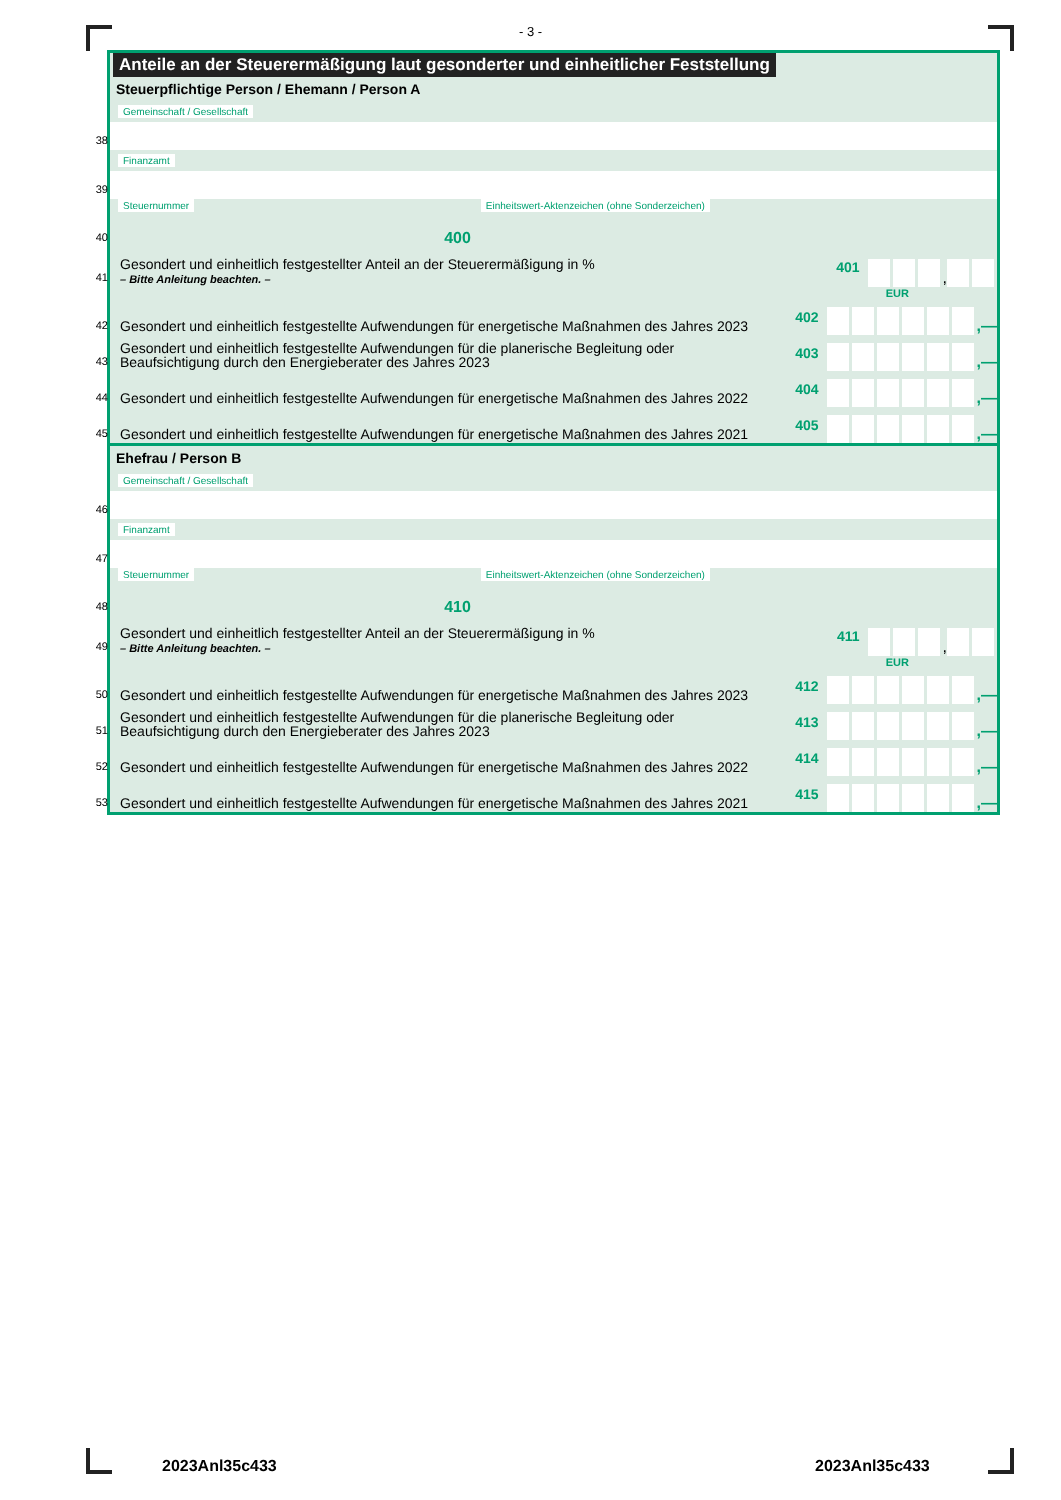- 3 -
Anteile an der Steuerermäßigung laut gesonderter und einheitlicher Feststellung
Steuerpflichtige Person / Ehemann / Person A
Gemeinschaft / Gesellschaft
38
Finanzamt
39
40
Steuernummer 400 Einheitswert-Aktenzeichen (ohne Sonderzeichen)
41
Gesondert und einheitlich festgestellter Anteil an der Steuerermäßigung in %
– Bitte Anleitung beachten. –
401 ,
EUR
42
Gesondert und einheitlich festgestellte Aufwendungen für energetische Maßnahmen des Jahres 2023
402 ,—
43
Gesondert und einheitlich festgestellte Aufwendungen für die planerische Begleitung oder Beaufsichtigung durch den Energieberater des Jahres 2023
403 ,—
44
Gesondert und einheitlich festgestellte Aufwendungen für energetische Maßnahmen des Jahres 2022
404 ,—
45
Gesondert und einheitlich festgestellte Aufwendungen für energetische Maßnahmen des Jahres 2021
405 ,—
Ehefrau / Person B
Gemeinschaft / Gesellschaft
46
Finanzamt
47
48
Steuernummer 410 Einheitswert-Aktenzeichen (ohne Sonderzeichen)
49
Gesondert und einheitlich festgestellter Anteil an der Steuerermäßigung in %
– Bitte Anleitung beachten. –
411 ,
EUR
50
Gesondert und einheitlich festgestellte Aufwendungen für energetische Maßnahmen des Jahres 2023
412 ,—
51
Gesondert und einheitlich festgestellte Aufwendungen für die planerische Begleitung oder Beaufsichtigung durch den Energieberater des Jahres 2023
413 ,—
52
Gesondert und einheitlich festgestellte Aufwendungen für energetische Maßnahmen des Jahres 2022
414 ,—
53
Gesondert und einheitlich festgestellte Aufwendungen für energetische Maßnahmen des Jahres 2021
415 ,—
2023Anl35c433 2023Anl35c433